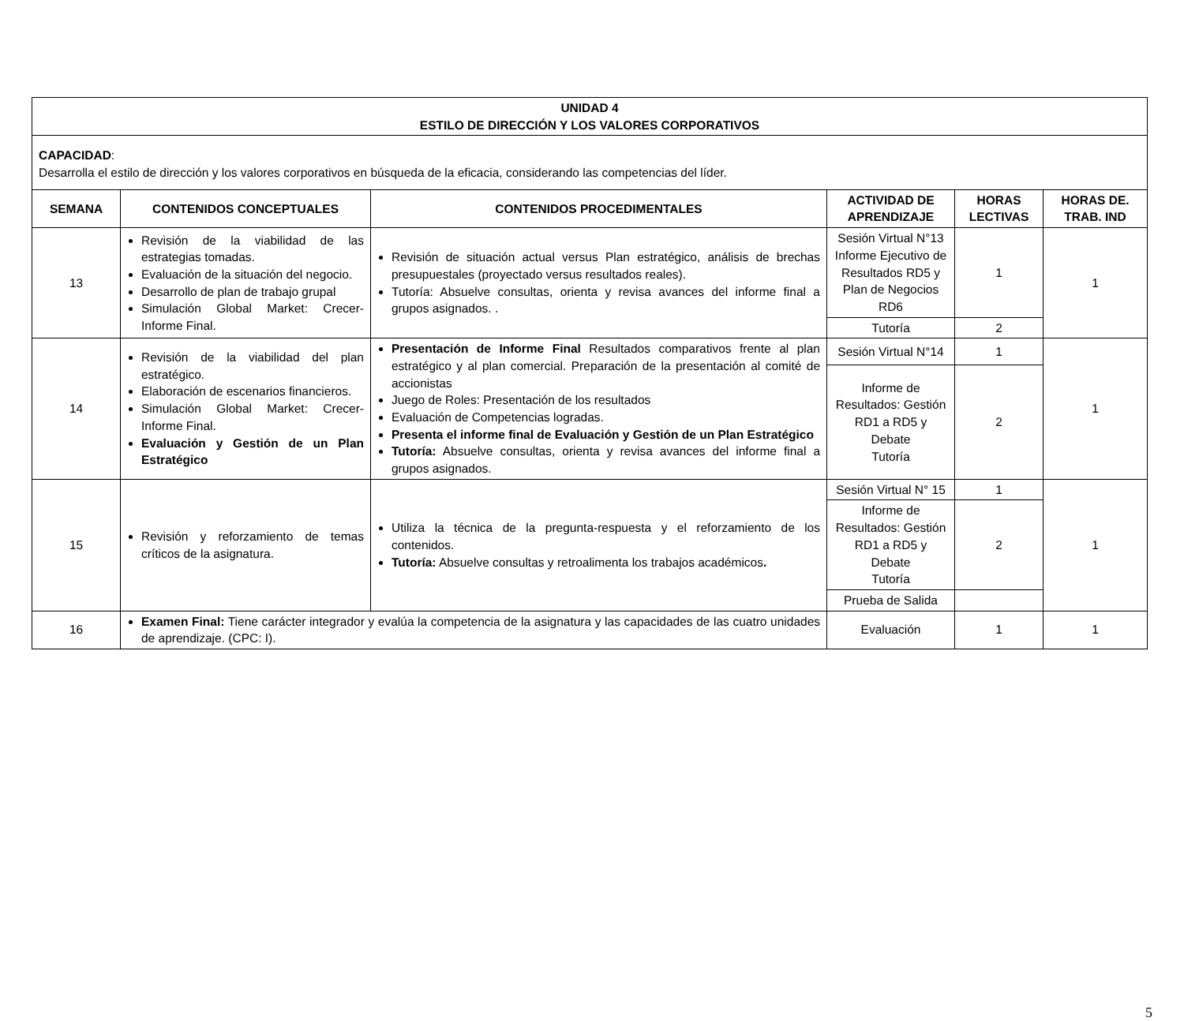| UNIDAD 4 ESTILO DE DIRECCIÓN Y LOS VALORES CORPORATIVOS | | | | | |
| --- | --- | --- | --- | --- | --- |
| CAPACIDAD : Desarrolla el estilo de dirección y los valores corporativos en búsqueda de la eficacia, considerando las competencias del líder. | | | | | |
| SEMANA | CONTENIDOS CONCEPTUALES | CONTENIDOS PROCEDIMENTALES | ACTIVIDAD DE APRENDIZAJE | HORAS LECTIVAS | HORAS DE. TRAB. IND |
| 13 | Revisión de la viabilidad de las estrategias tomadas. Evaluación de la situación del negocio. Desarrollo de plan de trabajo grupal Simulación Global Market: Crecer-Informe Final. | Revisión de situación actual versus Plan estratégico, análisis de brechas presupuestales (proyectado versus resultados reales). Tutoría: Absuelve consultas, orienta y revisa avances del informe final a grupos asignados. . | Sesión Virtual N°13 Informe Ejecutivo de Resultados RD5 y Plan de Negocios RD6 | 1 | 1 |
| | | | Tutoría | 2 | |
| 14 | Revisión de la viabilidad del plan estratégico. Elaboración de escenarios financieros. Simulación Global Market: Crecer-Informe Final. Evaluación y Gestión de un Plan Estratégico | Presentación de Informe Final Resultados comparativos frente al plan estratégico y al plan comercial. Preparación de la presentación al comité de accionistas Juego de Roles: Presentación de los resultados Evaluación de Competencias logradas. Presenta el informe final de Evaluación y Gestión de un Plan Estratégico Tutoría: Absuelve consultas, orienta y revisa avances del informe final a grupos asignados. | Sesión Virtual N°14 | 1 | 1 |
| | | | Informe de Resultados: Gestión RD1 a RD5 y Debate Tutoría | 2 | |
| 15 | Revisión y reforzamiento de temas críticos de la asignatura. | Utiliza la técnica de la pregunta-respuesta y el reforzamiento de los contenidos. Tutoría: Absuelve consultas y retroalimenta los trabajos académicos . | Sesión Virtual N° 15 | 1 | 1 |
| | | | Informe de Resultados: Gestión RD1 a RD5 y Debate Tutoría | 2 | |
| | | | Prueba de Salida | | |
| 16 | Examen Final: Tiene carácter integrador y evalúa la competencia de la asignatura y las capacidades de las cuatro unidades de aprendizaje. (CPC: I). | | Evaluación | 1 | 1 |
5